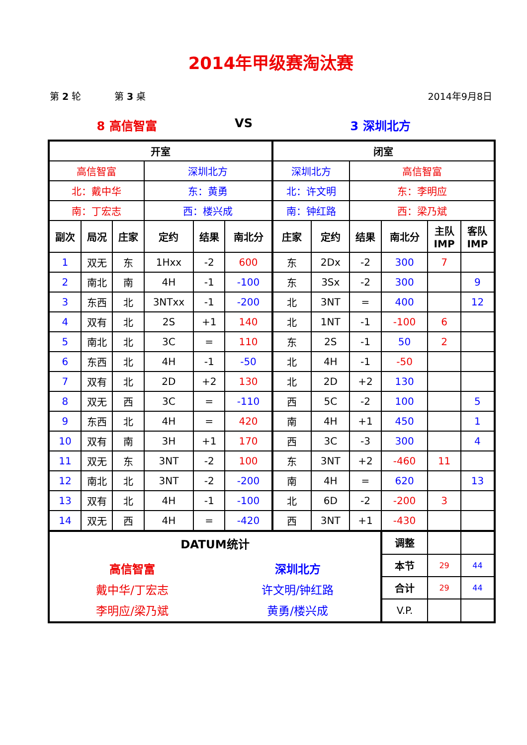2014年甲级赛淘汰赛
第 2 轮 第 3 桌 2014年9月8日
8 高信智富 VS 3 深圳北方
| 开室 | | | | | | 闭室 | | | | | |
| --- | --- | --- | --- | --- | --- | --- | --- | --- | --- | --- | --- |
| 高信智富 | | | 深圳北方 | | | 深圳北方 | | 高信智富 | | | |
| 北：戴中华 | | | 东：黄勇 | | | 北：许文明 | | 东：李明应 | | | |
| 南：丁宏志 | | | 西：楼兴成 | | | 南：钟红路 | | 西：梁乃斌 | | | |
| 副次 | 局况 | 庄家 | 定约 | 结果 | 南北分 | 庄家 | 定约 | 结果 | 南北分 | 主队 IMP | 客队 IMP |
| 1 | 双无 | 东 | 1Hxx | -2 | 600 | 东 | 2Dx | -2 | 300 | 7 | |
| 2 | 南北 | 南 | 4H | -1 | -100 | 东 | 3Sx | -2 | 300 | | 9 |
| 3 | 东西 | 北 | 3NTxx | -1 | -200 | 北 | 3NT | = | 400 | | 12 |
| 4 | 双有 | 北 | 2S | +1 | 140 | 北 | 1NT | -1 | -100 | 6 | |
| 5 | 南北 | 北 | 3C | = | 110 | 东 | 2S | -1 | 50 | 2 | |
| 6 | 东西 | 北 | 4H | -1 | -50 | 北 | 4H | -1 | -50 | | |
| 7 | 双有 | 北 | 2D | +2 | 130 | 北 | 2D | +2 | 130 | | |
| 8 | 双无 | 西 | 3C | = | -110 | 西 | 5C | -2 | 100 | | 5 |
| 9 | 东西 | 北 | 4H | = | 420 | 南 | 4H | +1 | 450 | | 1 |
| 10 | 双有 | 南 | 3H | +1 | 170 | 西 | 3C | -3 | 300 | | 4 |
| 11 | 双无 | 东 | 3NT | -2 | 100 | 东 | 3NT | +2 | -460 | 11 | |
| 12 | 南北 | 北 | 3NT | -2 | -200 | 南 | 4H | = | 620 | | 13 |
| 13 | 双有 | 北 | 4H | -1 | -100 | 北 | 6D | -2 | -200 | 3 | |
| 14 | 双无 | 西 | 4H | = | -420 | 西 | 3NT | +1 | -430 | | |
| DATUM统计 高信智富 戴中华/丁宏志 李明应/梁乃斌 深圳北方 许文明/钟红路 黄勇/楼兴成 | | | | | | | | | 调整 | | |
| | | | | | | | | | 本节 | 29 | 44 |
| | | | | | | | | | 合计 | 29 | 44 |
| | | | | | | | | | V.P. | | |